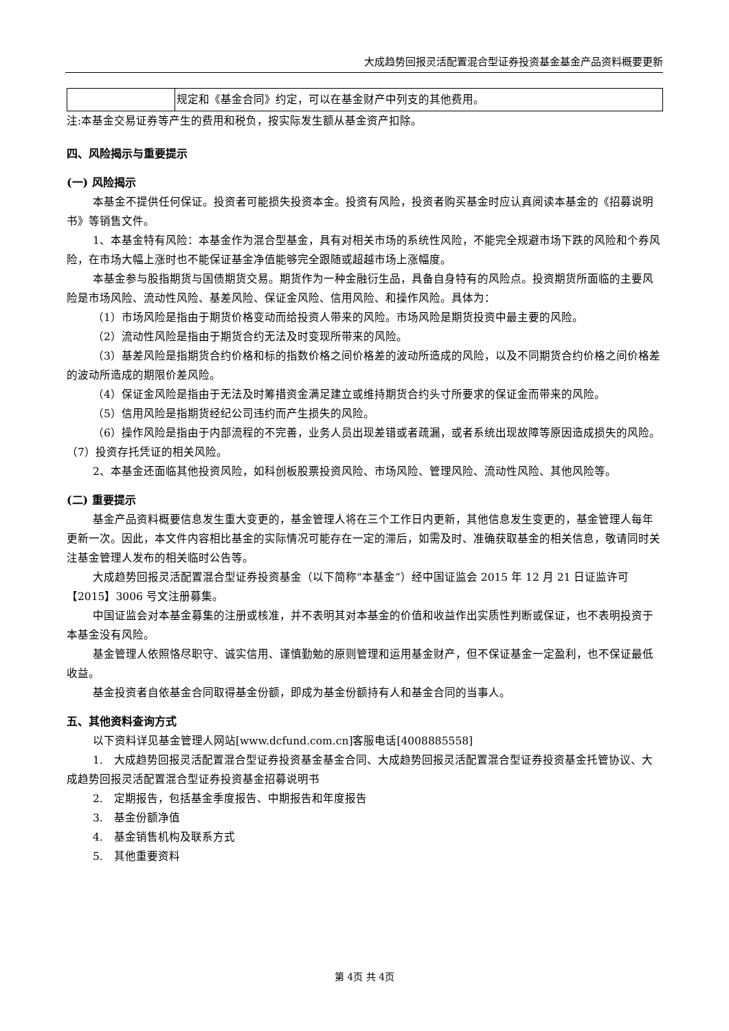大成趋势回报灵活配置混合型证券投资基金基金产品资料概要更新
| | 规定和《基金合同》约定，可以在基金财产中列支的其他费用。 |
注:本基金交易证券等产生的费用和税负，按实际发生额从基金资产扣除。
四、风险揭示与重要提示
(一) 风险揭示
本基金不提供任何保证。投资者可能损失投资本金。投资有风险，投资者购买基金时应认真阅读本基金的《招募说明书》等销售文件。
1、本基金特有风险：本基金作为混合型基金，具有对相关市场的系统性风险，不能完全规避市场下跌的风险和个券风险，在市场大幅上涨时也不能保证基金净值能够完全跟随或超越市场上涨幅度。
本基金参与股指期货与国债期货交易。期货作为一种金融衍生品，具备自身特有的风险点。投资期货所面临的主要风险是市场风险、流动性风险、基差风险、保证金风险、信用风险、和操作风险。具体为：
（1）市场风险是指由于期货价格变动而给投资人带来的风险。市场风险是期货投资中最主要的风险。
（2）流动性风险是指由于期货合约无法及时变现所带来的风险。
（3）基差风险是指期货合约价格和标的指数价格之间价格差的波动所造成的风险，以及不同期货合约价格之间价格差的波动所造成的期限价差风险。
（4）保证金风险是指由于无法及时筹措资金满足建立或维持期货合约头寸所要求的保证金而带来的风险。
（5）信用风险是指期货经纪公司违约而产生损失的风险。
（6）操作风险是指由于内部流程的不完善，业务人员出现差错或者疏漏，或者系统出现故障等原因造成损失的风险。（7）投资存托凭证的相关风险。
2、本基金还面临其他投资风险，如科创板股票投资风险、市场风险、管理风险、流动性风险、其他风险等。
(二) 重要提示
基金产品资料概要信息发生重大变更的，基金管理人将在三个工作日内更新，其他信息发生变更的，基金管理人每年更新一次。因此，本文件内容相比基金的实际情况可能存在一定的滞后，如需及时、准确获取基金的相关信息，敬请同时关注基金管理人发布的相关临时公告等。
大成趋势回报灵活配置混合型证券投资基金（以下简称“本基金”）经中国证监会 2015 年 12 月 21 日证监许可【2015】3006 号文注册募集。
中国证监会对本基金募集的注册或核准，并不表明其对本基金的价值和收益作出实质性判断或保证，也不表明投资于本基金没有风险。
基金管理人依照恪尽职守、诚实信用、谨慎勤勉的原则管理和运用基金财产，但不保证基金一定盈利，也不保证最低收益。
基金投资者自依基金合同取得基金份额，即成为基金份额持有人和基金合同的当事人。
五、其他资料查询方式
以下资料详见基金管理人网站[www.dcfund.com.cn]客服电话[4008885558]
1.　大成趋势回报灵活配置混合型证券投资基金基金合同、大成趋势回报灵活配置混合型证券投资基金托管协议、大成趋势回报灵活配置混合型证券投资基金招募说明书
2.　定期报告，包括基金季度报告、中期报告和年度报告
3.　基金份额净值
4.　基金销售机构及联系方式
5.　其他重要资料
第 4页 共 4页